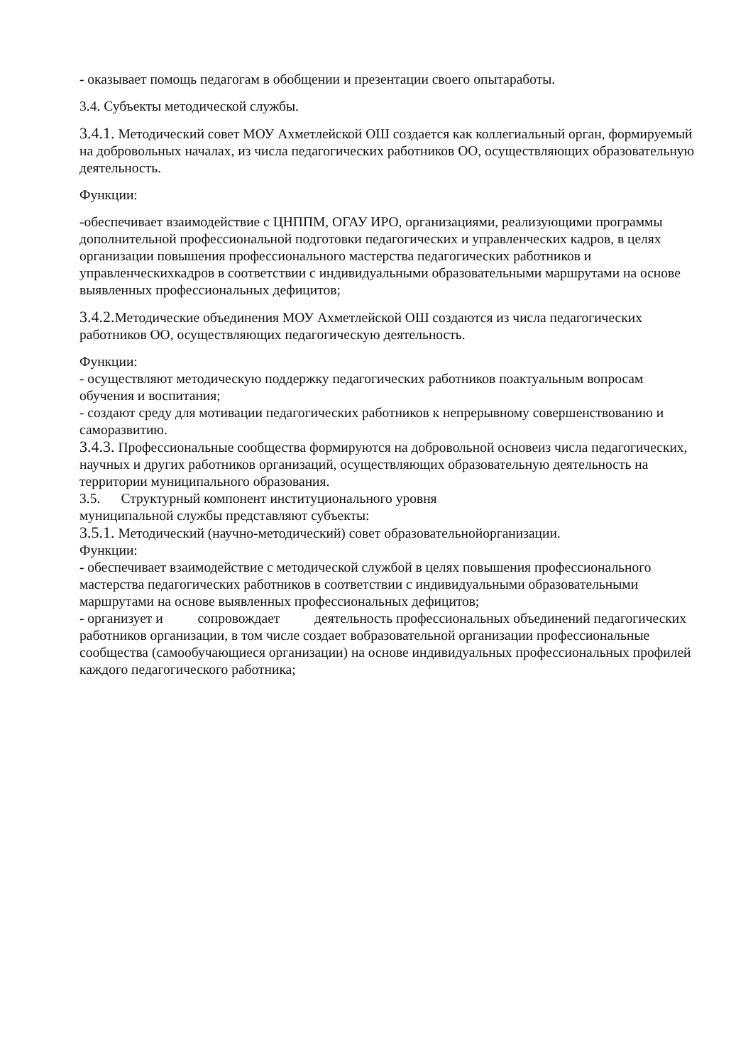- оказывает помощь педагогам в обобщении и презентации своего опытаработы.
3.4. Субъекты методической службы.
3.4.1. Методический совет МОУ Ахметлейской ОШ создается как коллегиальный орган, формируемый на добровольных началах, из числа педагогических работников ОО, осуществляющих образовательную деятельность.
Функции:
-обеспечивает взаимодействие с ЦНППМ, ОГАУ ИРО, организациями, реализующими программы дополнительной профессиональной подготовки педагогических и управленческих кадров, в целях организации повышения профессионального мастерства педагогических работников и управленческихкадров в соответствии с индивидуальными образовательными маршрутами на основе выявленных профессиональных дефицитов;
3.4.2. Методические объединения МОУ Ахметлейской ОШ создаются из числа педагогических работников ОО, осуществляющих педагогическую деятельность.
Функции:
- осуществляют методическую поддержку педагогических работников поактуальным вопросам обучения и воспитания;
- создают среду для мотивации педагогических работников к непрерывному совершенствованию и саморазвитию.
3.4.3. Профессиональные сообщества формируются на добровольной основеиз числа педагогических, научных и других работников организаций, осуществляющих образовательную деятельность на территории муниципального образования.
3.5. Структурный компонент институционального уровня
муниципальной службы представляют субъекты:
3.5.1. Методический (научно-методический) совет образовательнойорганизации.
Функции:
- обеспечивает взаимодействие с методической службой в целях повышения профессионального мастерства педагогических работников в соответствии с индивидуальными образовательными маршрутами на основе выявленных профессиональных дефицитов;
- организует и сопровождает деятельность профессиональных объединений педагогических работников организации, в том числе создает вобразовательной организации профессиональные сообщества (самообучающиеся организации) на основе индивидуальных профессиональных профилей каждого педагогического работника;